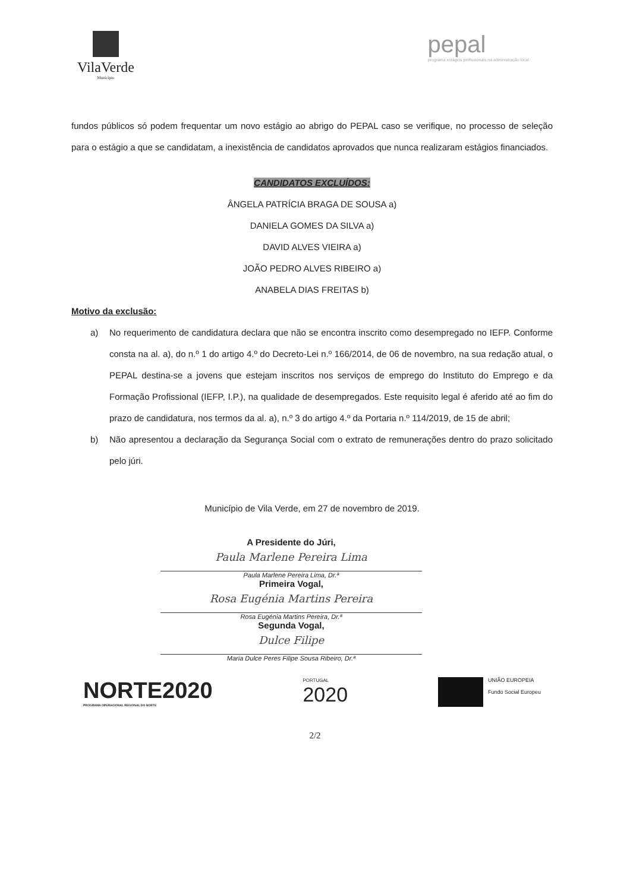VilaVerde
Município
pepal
programa estágios profissionais na administração local
fundos públicos só podem frequentar um novo estágio ao abrigo do PEPAL caso se verifique, no processo de seleção para o estágio a que se candidatam, a inexistência de candidatos aprovados que nunca realizaram estágios financiados.
CANDIDATOS EXCLUÍDOS:
ÂNGELA PATRÍCIA BRAGA DE SOUSA a)
DANIELA GOMES DA SILVA a)
DAVID ALVES VIEIRA a)
JOÃO PEDRO ALVES RIBEIRO a)
ANABELA DIAS FREITAS b)
Motivo da exclusão:
a) No requerimento de candidatura declara que não se encontra inscrito como desempregado no IEFP. Conforme consta na al. a), do n.º 1 do artigo 4.º do Decreto-Lei n.º 166/2014, de 06 de novembro, na sua redação atual, o PEPAL destina-se a jovens que estejam inscritos nos serviços de emprego do Instituto do Emprego e da Formação Profissional (IEFP, I.P.), na qualidade de desempregados. Este requisito legal é aferido até ao fim do prazo de candidatura, nos termos da al. a), n.º 3 do artigo 4.º da Portaria n.º 114/2019, de 15 de abril;
b) Não apresentou a declaração da Segurança Social com o extrato de remunerações dentro do prazo solicitado pelo júri.
Município de Vila Verde, em 27 de novembro de 2019.
A Presidente do Júri,
Paula Marlene Pereira Lima
Paula Marlene Pereira Lima, Dr.ª
Primeira Vogal,
Rosa Eugénia Martins Pereira
Rosa Eugénia Martins Pereira, Dr.ª
Segunda Vogal,
Dulce Filipe
Maria Dulce Peres Filipe Sousa Ribeiro, Dr.ª
NORTE2020
PROGRAMA OPERACIONAL REGIONAL DO NORTE
PORTUGAL
2020
UNIÃO EUROPEIA
Fundo Social Europeu
2/2